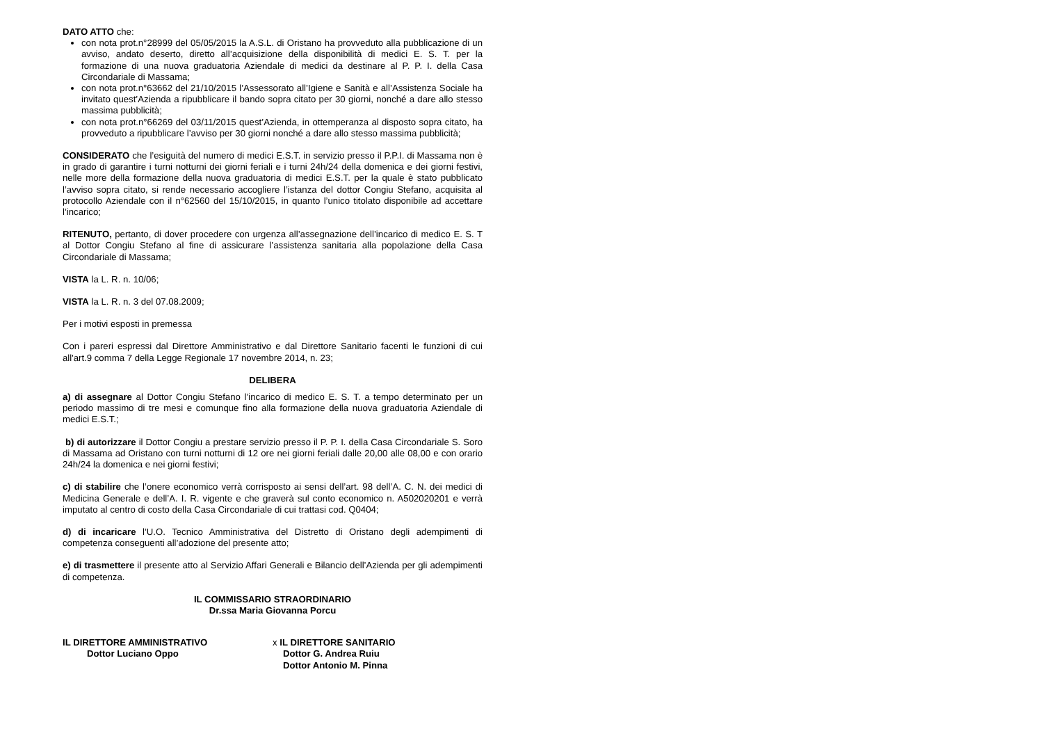DATO ATTO che:
con nota prot.n°28999 del 05/05/2015 la A.S.L. di Oristano ha provveduto alla pubblicazione di un avviso, andato deserto, diretto all’acquisizione della disponibilità di medici E. S. T. per la formazione di una nuova graduatoria Aziendale di medici da destinare al P. P. I. della Casa Circondariale di Massama;
con nota prot.n°63662 del 21/10/2015 l’Assessorato all’Igiene e Sanità e all’Assistenza Sociale ha invitato quest’Azienda a ripubblicare il bando sopra citato per 30 giorni, nonché a dare allo stesso massima pubblicità;
con nota prot.n°66269 del 03/11/2015 quest’Azienda, in ottemperanza al disposto sopra citato, ha provveduto a ripubblicare l’avviso per 30 giorni nonché a dare allo stesso massima pubblicità;
CONSIDERATO che l’esiguità del numero di medici E.S.T. in servizio presso il P.P.I. di Massama non è in grado di garantire i turni notturni dei giorni feriali e i turni 24h/24 della domenica e dei giorni festivi, nelle more della formazione della nuova graduatoria di medici E.S.T. per la quale è stato pubblicato l’avviso sopra citato, si rende necessario accogliere l’istanza del dottor Congiu Stefano, acquisita al protocollo Aziendale con il n°62560 del 15/10/2015, in quanto l’unico titolato disponibile ad accettare l’incarico;
RITENUTO, pertanto, di dover procedere con urgenza all’assegnazione dell’incarico di medico E. S. T al Dottor Congiu Stefano al fine di assicurare l’assistenza sanitaria alla popolazione della Casa Circondariale di Massama;
VISTA la L. R. n. 10/06;
VISTA la L. R. n. 3 del 07.08.2009;
Per i motivi esposti in premessa
Con i pareri espressi dal Direttore Amministrativo e dal Direttore Sanitario facenti le funzioni di cui all'art.9 comma 7 della Legge Regionale 17 novembre 2014, n. 23;
DELIBERA
a) di assegnare al Dottor Congiu Stefano l’incarico di medico E. S. T. a tempo determinato per un periodo massimo di tre mesi e comunque fino alla formazione della nuova graduatoria Aziendale di medici E.S.T.;
b) di autorizzare il Dottor Congiu a prestare servizio presso il P. P. I. della Casa Circondariale S. Soro di Massama ad Oristano con turni notturni di 12 ore nei giorni feriali dalle 20,00 alle 08,00 e con orario 24h/24 la domenica e nei giorni festivi;
c) di stabilire che l’onere economico verrà corrisposto ai sensi dell’art. 98 dell’A. C. N. dei medici di Medicina Generale e dell’A. I. R. vigente e che graverà sul conto economico n. A502020201 e verrà imputato al centro di costo della Casa Circondariale di cui trattasi cod. Q0404;
d) di incaricare l’U.O. Tecnico Amministrativa del Distretto di Oristano degli adempimenti di competenza conseguenti all’adozione del presente atto;
e) di trasmettere il presente atto al Servizio Affari Generali e Bilancio dell’Azienda per gli adempimenti di competenza.
IL COMMISSARIO STRAORDINARIO
Dr.ssa Maria Giovanna Porcu
IL DIRETTORE AMMINISTRATIVO
Dottor Luciano Oppo
x IL DIRETTORE SANITARIO
Dottor G. Andrea Ruiu
Dottor Antonio M. Pinna